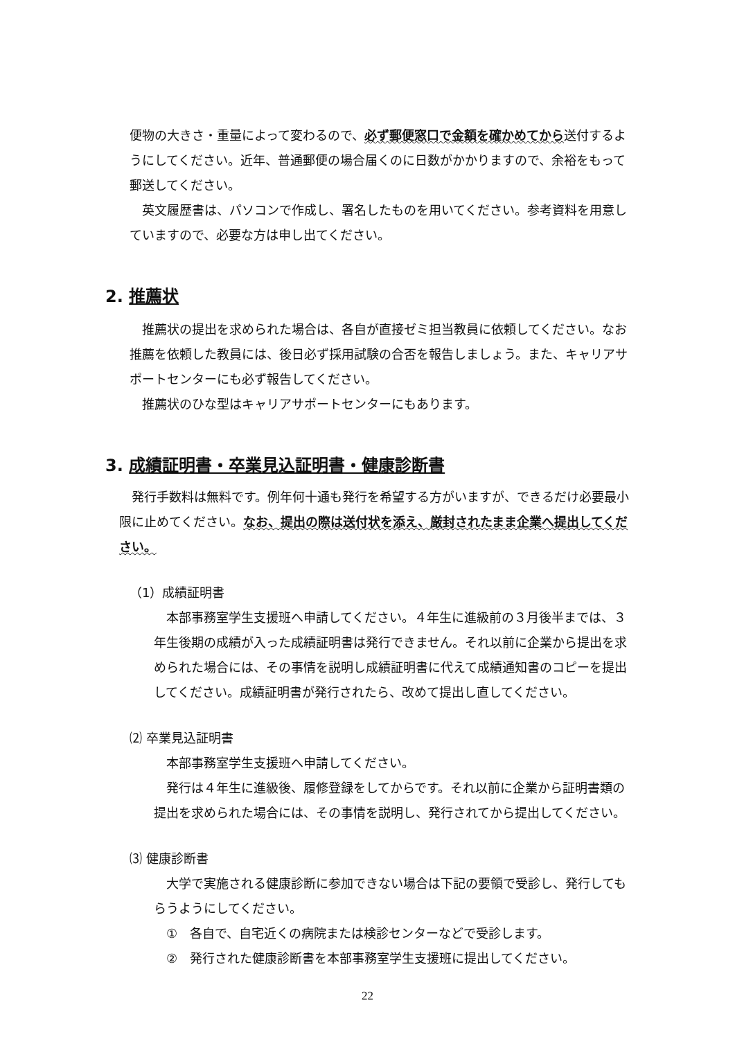便物の大きさ・重量によって変わるので、必ず郵便窓口で金額を確かめてから送付するようにしてください。近年、普通郵便の場合届くのに日数がかかりますので、余裕をもって郵送してください。
　英文履歴書は、パソコンで作成し、署名したものを用いてください。参考資料を用意していますので、必要な方は申し出てください。
2. 推薦状
　推薦状の提出を求められた場合は、各自が直接ゼミ担当教員に依頼してください。なお推薦を依頼した教員には、後日必ず採用試験の合否を報告しましょう。また、キャリアサポートセンターにも必ず報告してください。
　推薦状のひな型はキャリアサポートセンターにもあります。
3. 成績証明書・卒業見込証明書・健康診断書
　発行手数料は無料です。例年何十通も発行を希望する方がいますが、できるだけ必要最小限に止めてください。なお、提出の際は送付状を添え、厳封されたまま企業へ提出してください。
（1）成績証明書
　本部事務室学生支援班へ申請してください。４年生に進級前の３月後半までは、３年生後期の成績が入った成績証明書は発行できません。それ以前に企業から提出を求められた場合には、その事情を説明し成績証明書に代えて成績通知書のコピーを提出してください。成績証明書が発行されたら、改めて提出し直してください。
⑵ 卒業見込証明書
　本部事務室学生支援班へ申請してください。
　発行は４年生に進級後、履修登録をしてからです。それ以前に企業から証明書類の提出を求められた場合には、その事情を説明し、発行されてから提出してください。
⑶ 健康診断書
　大学で実施される健康診断に参加できない場合は下記の要領で受診し、発行してもらうようにしてください。
①　各自で、自宅近くの病院または検診センターなどで受診します。
②　発行された健康診断書を本部事務室学生支援班に提出してください。
22